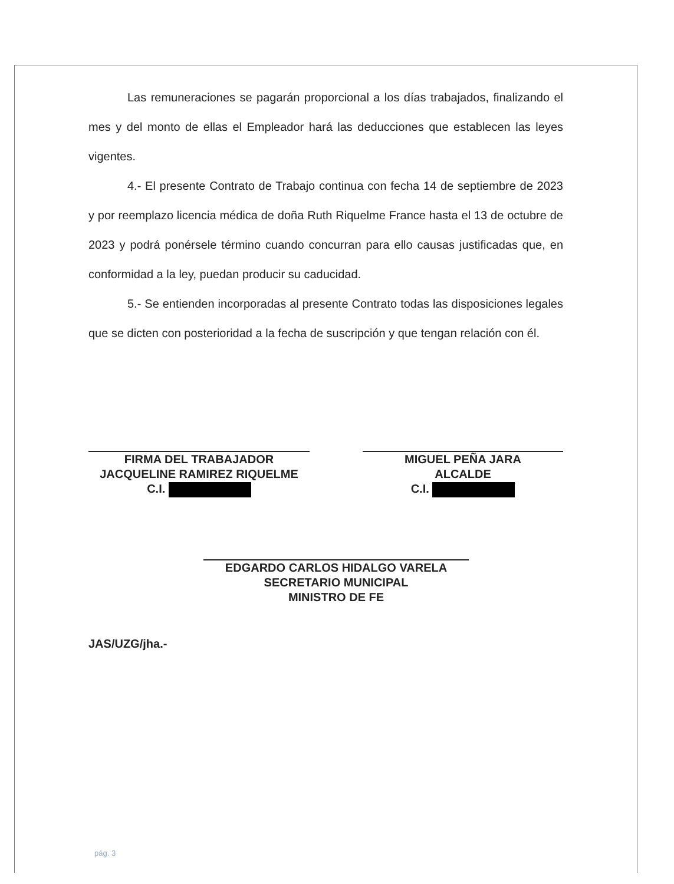Las remuneraciones se pagarán proporcional a los días trabajados, finalizando el mes y del monto de ellas el Empleador hará las deducciones que establecen las leyes vigentes.
4.- El presente Contrato de Trabajo continua con fecha 14 de septiembre de 2023 y por reemplazo licencia médica de doña Ruth Riquelme France hasta el 13 de octubre de 2023 y podrá ponérsele término cuando concurran para ello causas justificadas que, en conformidad a la ley, puedan producir su caducidad.
5.- Se entienden incorporadas al presente Contrato todas las disposiciones legales que se dicten con posterioridad a la fecha de suscripción y que tengan relación con él.
FIRMA DEL TRABAJADOR
JACQUELINE RAMIREZ RIQUELME
C.I.
MIGUEL PEÑA JARA
ALCALDE
C.I.
EDGARDO CARLOS HIDALGO VARELA
SECRETARIO MUNICIPAL
MINISTRO DE FE
JAS/UZG/jha.-
pág. 3